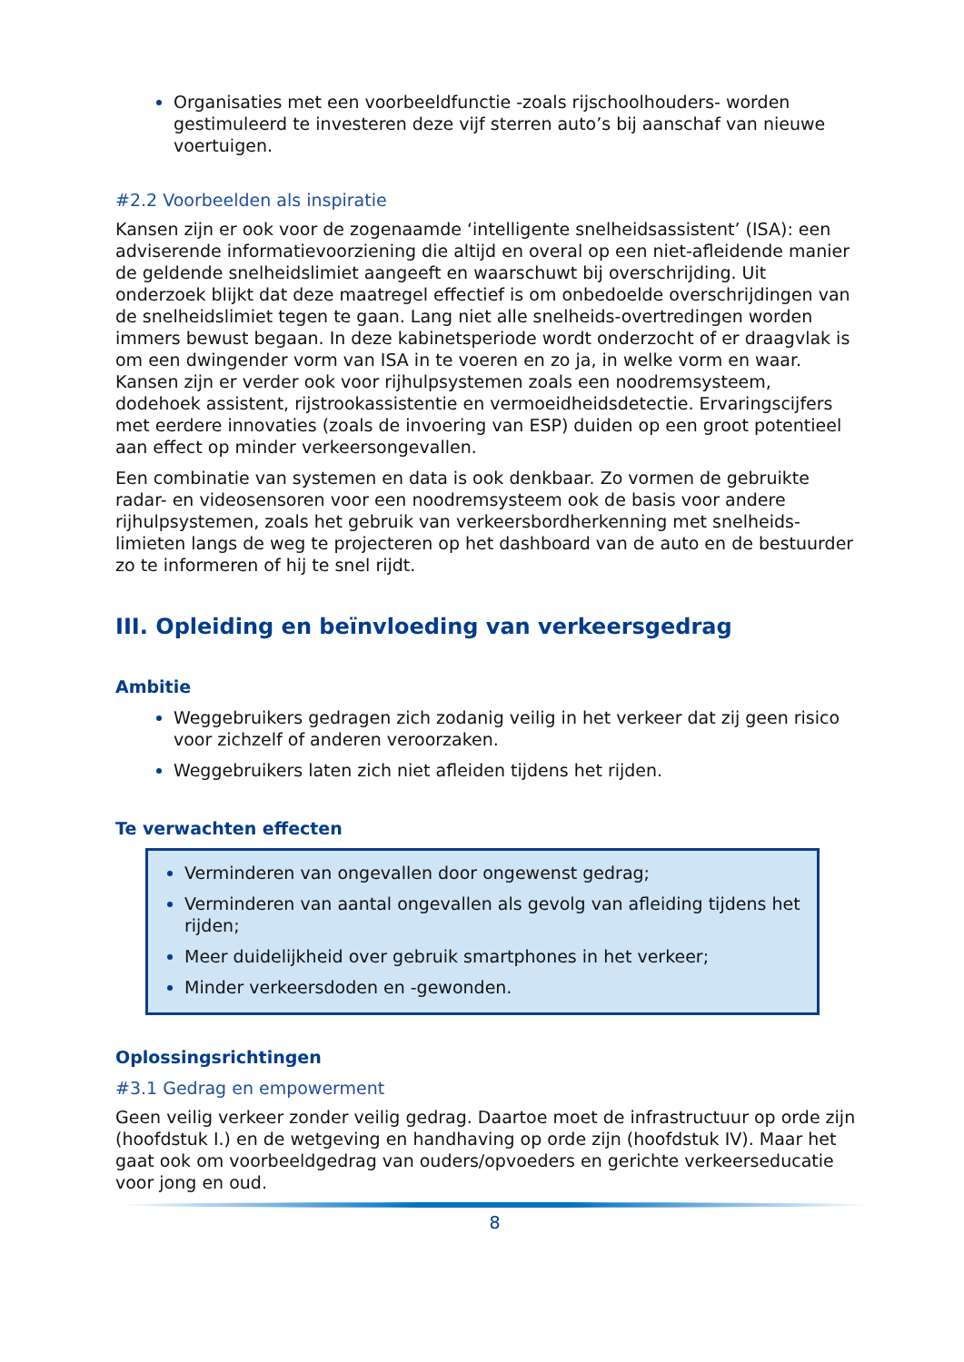Organisaties met een voorbeeldfunctie -zoals rijschoolhouders- worden gestimuleerd te investeren deze vijf sterren auto’s bij aanschaf van nieuwe voertuigen.
#2.2 Voorbeelden als inspiratie
Kansen zijn er ook voor de zogenaamde ‘intelligente snelheidsassistent’ (ISA): een adviserende informatievoorziening die altijd en overal op een niet-afleidende manier de geldende snelheidslimiet aangeeft en waarschuwt bij overschrijding. Uit onderzoek blijkt dat deze maatregel effectief is om onbedoelde overschrijdingen van de snelheidslimiet tegen te gaan. Lang niet alle snelheids-overtredingen worden immers bewust begaan. In deze kabinetsperiode wordt onderzocht of er draagvlak is om een dwingender vorm van ISA in te voeren en zo ja, in welke vorm en waar. Kansen zijn er verder ook voor rijhulpsystemen zoals een noodremsysteem, dodehoek assistent, rijstrookassistentie en vermoeidheidsdetectie. Ervaringscijfers met eerdere innovaties (zoals de invoering van ESP) duiden op een groot potentieel aan effect op minder verkeersongevallen.
Een combinatie van systemen en data is ook denkbaar. Zo vormen de gebruikte radar- en videosensoren voor een noodremsysteem ook de basis voor andere rijhulpsystemen, zoals het gebruik van verkeersbordherkenning met snelheids-limieten langs de weg te projecteren op het dashboard van de auto en de bestuurder zo te informeren of hij te snel rijdt.
III. Opleiding en beïnvloeding van verkeersgedrag
Ambitie
Weggebruikers gedragen zich zodanig veilig in het verkeer dat zij geen risico voor zichzelf of anderen veroorzaken.
Weggebruikers laten zich niet afleiden tijdens het rijden.
Te verwachten effecten
Verminderen van ongevallen door ongewenst gedrag;
Verminderen van aantal ongevallen als gevolg van afleiding tijdens het rijden;
Meer duidelijkheid over gebruik smartphones in het verkeer;
Minder verkeersdoden en -gewonden.
Oplossingsrichtingen
#3.1 Gedrag en empowerment
Geen veilig verkeer zonder veilig gedrag. Daartoe moet de infrastructuur op orde zijn (hoofdstuk I.) en de wetgeving en handhaving op orde zijn (hoofdstuk IV). Maar het gaat ook om voorbeeldgedrag van ouders/opvoeders en gerichte verkeerseducatie voor jong en oud.
8